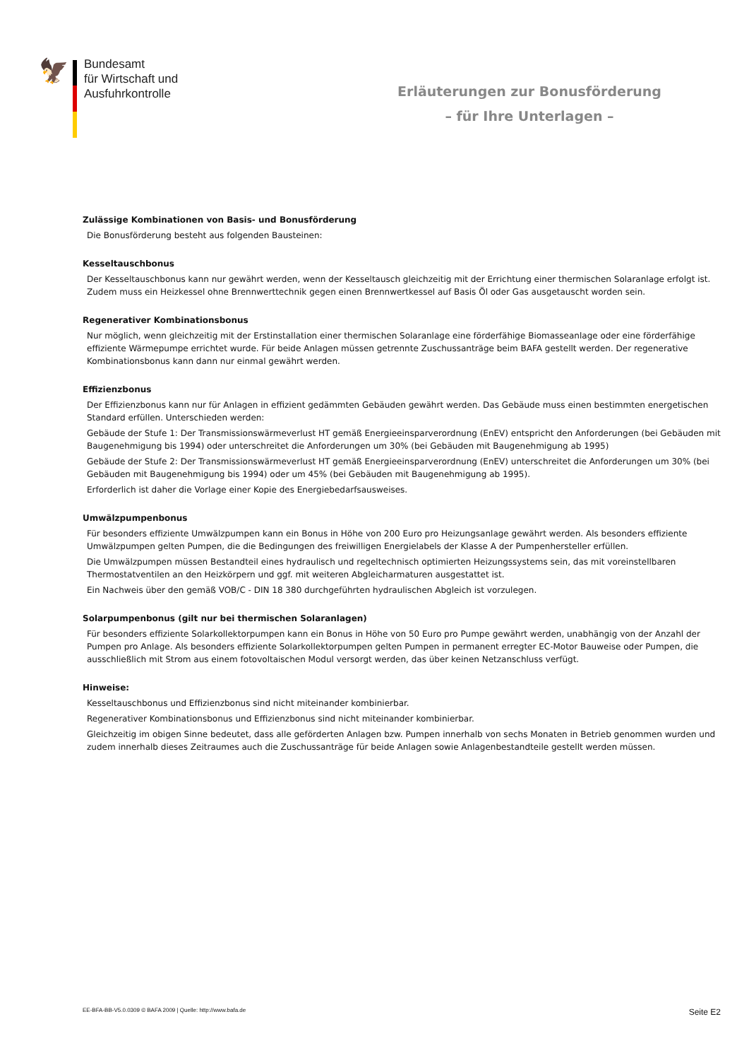🦅
Bundesamt
für Wirtschaft und
Ausfuhrkontrolle
Erläuterungen zur Bonusförderung
– für Ihre Unterlagen –
Zulässige Kombinationen von Basis- und Bonusförderung
Die Bonusförderung besteht aus folgenden Bausteinen:
Kesseltauschbonus
Der Kesseltauschbonus kann nur gewährt werden, wenn der Kesseltausch gleichzeitig mit der Errichtung einer thermischen Solaranlage erfolgt ist. Zudem muss ein Heizkessel ohne Brennwerttechnik gegen einen Brennwertkessel auf Basis Öl oder Gas ausgetauscht worden sein.
Regenerativer Kombinationsbonus
Nur möglich, wenn gleichzeitig mit der Erstinstallation einer thermischen Solaranlage eine förderfähige Biomasseanlage oder eine förderfähige effiziente Wärmepumpe errichtet wurde. Für beide Anlagen müssen getrennte Zuschussanträge beim BAFA gestellt werden. Der regenerative Kombinationsbonus kann dann nur einmal gewährt werden.
Effizienzbonus
Der Effizienzbonus kann nur für Anlagen in effizient gedämmten Gebäuden gewährt werden. Das Gebäude muss einen bestimmten energetischen Standard erfüllen. Unterschieden werden:
Gebäude der Stufe 1: Der Transmissionswärmeverlust HT gemäß Energieeinsparverordnung (EnEV) entspricht den Anforderungen (bei Gebäuden mit Baugenehmigung bis 1994) oder unterschreitet die Anforderungen um 30% (bei Gebäuden mit Baugenehmigung ab 1995)
Gebäude der Stufe 2: Der Transmissionswärmeverlust HT gemäß Energieeinsparverordnung (EnEV) unterschreitet die Anforderungen um 30% (bei Gebäuden mit Baugenehmigung bis 1994) oder um 45% (bei Gebäuden mit Baugenehmigung ab 1995).
Erforderlich ist daher die Vorlage einer Kopie des Energiebedarfsausweises.
Umwälzpumpenbonus
Für besonders effiziente Umwälzpumpen kann ein Bonus in Höhe von 200 Euro pro Heizungsanlage gewährt werden. Als besonders effiziente Umwälzpumpen gelten Pumpen, die die Bedingungen des freiwilligen Energielabels der Klasse A der Pumpenhersteller erfüllen.
Die Umwälzpumpen müssen Bestandteil eines hydraulisch und regeltechnisch optimierten Heizungssystems sein, das mit voreinstellbaren Thermostatventilen an den Heizkörpern und ggf. mit weiteren Abgleicharmaturen ausgestattet ist.
Ein Nachweis über den gemäß VOB/C - DIN 18 380 durchgeführten hydraulischen Abgleich ist vorzulegen.
Solarpumpenbonus (gilt nur bei thermischen Solaranlagen)
Für besonders effiziente Solarkollektorpumpen kann ein Bonus in Höhe von 50 Euro pro Pumpe gewährt werden, unabhängig von der Anzahl der Pumpen pro Anlage. Als besonders effiziente Solarkollektorpumpen gelten Pumpen in permanent erregter EC-Motor Bauweise oder Pumpen, die ausschließlich mit Strom aus einem fotovoltaischen Modul versorgt werden, das über keinen Netzanschluss verfügt.
Hinweise:
Kesseltauschbonus und Effizienzbonus sind nicht miteinander kombinierbar.
Regenerativer Kombinationsbonus und Effizienzbonus sind nicht miteinander kombinierbar.
Gleichzeitig im obigen Sinne bedeutet, dass alle geförderten Anlagen bzw. Pumpen innerhalb von sechs Monaten in Betrieb genommen wurden und zudem innerhalb dieses Zeitraumes auch die Zuschussanträge für beide Anlagen sowie Anlagenbestandteile gestellt werden müssen.
EE-BFA-BB-V5.0.0309 © BAFA 2009 | Quelle: http://www.bafa.de Seite E2